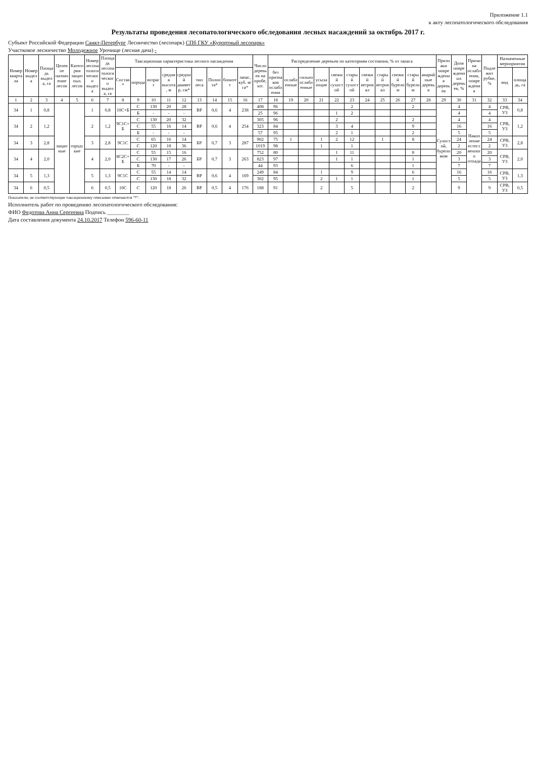Приложение 1.1
к акту лесопатологического обследования
Результаты проведения лесопатологического обследования лесных насаждений за октябрь 2017 г.
Субъект Российской Федерации Санкт-Петербург Лесничество (лесопарк) СПб ГКУ «Курортный лесопарк»
Участковое лесничество Молодежное Урочище (лесная дача) -
| Номер квартала | Номер выдела | Площадь выдела, га | Целевое назначение лесов | Категория защитных лесов | Номер лесопатологического выдела | Площадь лесопатологического выдела, га | Таксационная характеристика лесного насаждения | | | | | | | | | Число деревьев на пробе, шт. | Распределение деревьев по категориям состояния, % от запаса | | | | | | | | | | | Признаки повреждения деревьев | Доля поврежденных деревьев, % | Причина ослабления, повреждения | Подлежит рубке, % | Назначенные мероприятия | |
| --- | --- | --- | --- | --- | --- | --- | --- | --- | --- | --- | --- | --- | --- | --- | --- | --- | --- | --- | --- | --- | --- | --- | --- | --- | --- | --- | --- | --- | --- | --- | --- | --- | --- |
| | | | | | | | Состав* | порода | возраст | средняя высота, м | средний диаметр, см* | тип леса | Полнота* | бонитет | запас, куб. м/га* | | без признаков ослабления | ослабленные | сильно ослабленные | усыхающие | свежий сухостой | старый сухостой | свежий ветровал | старый ветровал | свежий бурелом | старый бурелом | аварийные деревья | | | | | вид | площадь, га |
| 1 | 2 | 3 | 4 | 5 | 6 | 7 | 8 | 9 | 10 | 11 | 12 | 13 | 14 | 15 | 16 | 17 | 18 | 19 | 20 | 21 | 22 | 23 | 24 | 25 | 26 | 27 | 28 | 29 | 30 | 31 | 32 | 33 | 34 |
| 34 | 1 | 0,8 | защитные | городские | 1 | 0,8 | 10С+Б | С | 130 | 20 | 28 | ВР | 0,6 | 4 | 238 | 408 | 96 | | | | | 2 | | | | 2 | | Сухостой, буреломом | 4 | Накопление естественного отпада | 4 | СРВ, УЗ | 0,8 |
| | | | | | | | | Б | - | - | - | | | | | 25 | 96 | | | | 1 | 2 | | | | | | | 4 | | 4 | | |
| 34 | 2 | 1,2 | | | 2 | 1,2 | 9С1С+Б | С | 130 | 20 | 32 | ВР | 0,6 | 4 | 254 | 305 | 96 | | | | 2 | | | | | 2 | | | 4 | | 4 | СРВ, УЗ | 1,2 |
| | | | | | | | | С | 55 | 16 | 14 | | | | | 323 | 84 | | | | 3 | 4 | | | | 9 | | | 16 | | 16 | | |
| | | | | | | | | Б | - | - | - | | | | | 57 | 95 | | | | 2 | 1 | | | | 2 | | | 5 | | 5 | | |
| 34 | 3 | 2,8 | | | 3 | 2,8 | 9С1С | С | 65 | 16 | 14 | БР | 0,7 | 3 | 287 | 902 | 75 | 1 | | 1 | 2 | 12 | | 1 | | 8 | | | 24 | | 24 | СРВ, УЗ | 2,8 |
| | | | | | | | | С | 120 | 18 | 36 | | | | | 1019 | 98 | | | 1 | | 1 | | | | | | | 2 | | 2 | | |
| 34 | 4 | 2,0 | | | 4 | 2,0 | 8С2С+Б | С | 55 | 15 | 16 | БР | 0,7 | 3 | 263 | 752 | 80 | | | | 1 | 11 | | | | 8 | | | 20 | | 20 | СРВ, УЗ | 2,0 |
| | | | | | | | | С | 130 | 17 | 26 | | | | | 823 | 97 | | | | 1 | 1 | | | | 1 | | | 3 | | 3 | | |
| | | | | | | | | Б | 70 | - | - | | | | | 44 | 93 | | | | | 6 | | | | 1 | | | 7 | | 7 | | |
| 34 | 5 | 1,3 | | | 5 | 1,3 | 9С1С | С | 55 | 14 | 14 | ВР | 0,6 | 4 | 169 | 249 | 84 | | | 1 | | 9 | | | | 6 | | | 16 | | 16 | СРВ, УЗ | 1,3 |
| | | | | | | | | С | 130 | 18 | 32 | | | | | 302 | 95 | | | 2 | 1 | 1 | | | | 1 | | | 5 | | 5 | | |
| 34 | 6 | 0,5 | | | 6 | 0,5 | 10С | С | 120 | 18 | 26 | ВР | 0,5 | 4 | 176 | 188 | 91 | | | 2 | | 5 | | | | 2 | | | 9 | | 9 | СРВ, УЗ | 0,5 |
Показатели, не соответствующие таксационному описанию отмечаются "*".
Исполнитель работ по проведению лесопатологического обследования:
ФИО Федотова Анна Сергеевна Подпись ________
Дата составления документа 24.10.2017 Телефон 596-60-11